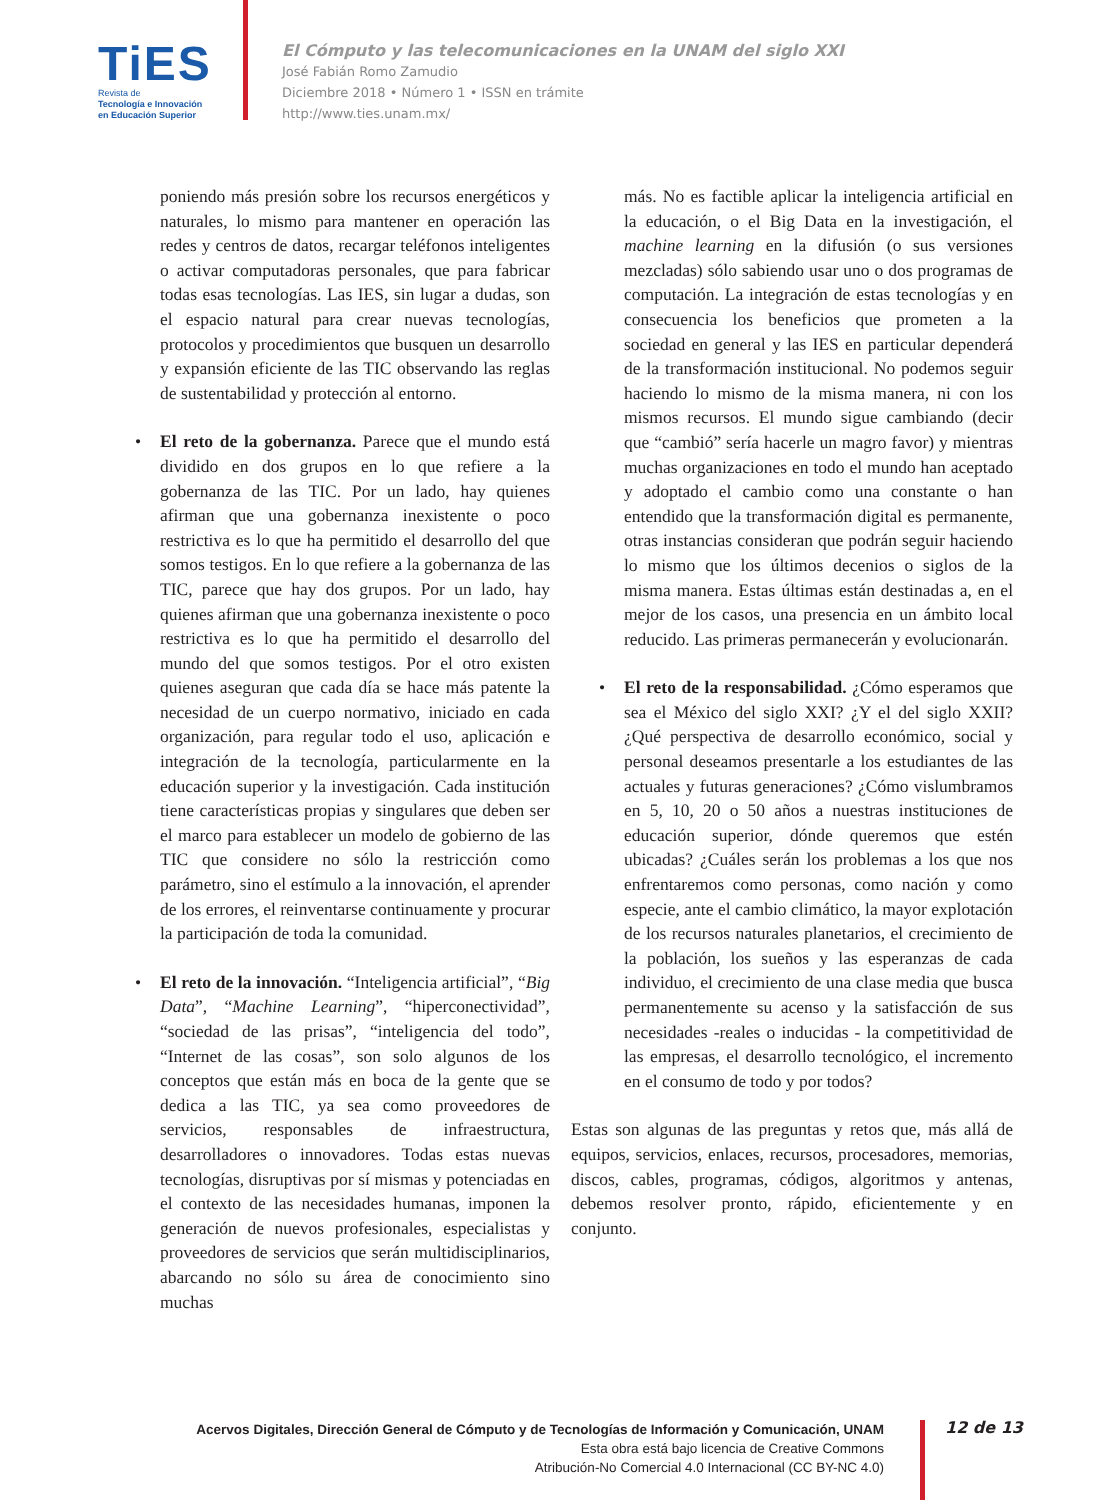TiES
Revista de
Tecnología e Innovación
en Educación Superior
El Cómputo y las telecomunicaciones en la UNAM del siglo XXI
José Fabián Romo Zamudio
Diciembre 2018 • Número 1 • ISSN en trámite
http://www.ties.unam.mx/
poniendo más presión sobre los recursos energéticos y naturales, lo mismo para mantener en operación las redes y centros de datos, recargar teléfonos inteligentes o activar computadoras personales, que para fabricar todas esas tecnologías. Las IES, sin lugar a dudas, son el espacio natural para crear nuevas tecnologías, protocolos y procedimientos que busquen un desarrollo y expansión eficiente de las TIC observando las reglas de sustentabilidad y protección al entorno.
• El reto de la gobernanza. Parece que el mundo está dividido en dos grupos en lo que refiere a la gobernanza de las TIC. Por un lado, hay quienes afirman que una gobernanza inexistente o poco restrictiva es lo que ha permitido el desarrollo del que somos testigos. En lo que refiere a la gobernanza de las TIC, parece que hay dos grupos. Por un lado, hay quienes afirman que una gobernanza inexistente o poco restrictiva es lo que ha permitido el desarrollo del mundo del que somos testigos. Por el otro existen quienes aseguran que cada día se hace más patente la necesidad de un cuerpo normativo, iniciado en cada organización, para regular todo el uso, aplicación e integración de la tecnología, particularmente en la educación superior y la investigación. Cada institución tiene características propias y singulares que deben ser el marco para establecer un modelo de gobierno de las TIC que considere no sólo la restricción como parámetro, sino el estímulo a la innovación, el aprender de los errores, el reinventarse continuamente y procurar la participación de toda la comunidad.
• El reto de la innovación. “Inteligencia artificial”, “Big Data”, “Machine Learning”, “hiperconectividad”, “sociedad de las prisas”, “inteligencia del todo”, “Internet de las cosas”, son solo algunos de los conceptos que están más en boca de la gente que se dedica a las TIC, ya sea como proveedores de servicios, responsables de infraestructura, desarrolladores o innovadores. Todas estas nuevas tecnologías, disruptivas por sí mismas y potenciadas en el contexto de las necesidades humanas, imponen la generación de nuevos profesionales, especialistas y proveedores de servicios que serán multidisciplinarios, abarcando no sólo su área de conocimiento sino muchas
más. No es factible aplicar la inteligencia artificial en la educación, o el Big Data en la investigación, el machine learning en la difusión (o sus versiones mezcladas) sólo sabiendo usar uno o dos programas de computación. La integración de estas tecnologías y en consecuencia los beneficios que prometen a la sociedad en general y las IES en particular dependerá de la transformación institucional. No podemos seguir haciendo lo mismo de la misma manera, ni con los mismos recursos. El mundo sigue cambiando (decir que “cambió” sería hacerle un magro favor) y mientras muchas organizaciones en todo el mundo han aceptado y adoptado el cambio como una constante o han entendido que la transformación digital es permanente, otras instancias consideran que podrán seguir haciendo lo mismo que los últimos decenios o siglos de la misma manera. Estas últimas están destinadas a, en el mejor de los casos, una presencia en un ámbito local reducido. Las primeras permanecerán y evolucionarán.
• El reto de la responsabilidad. ¿Cómo esperamos que sea el México del siglo XXI? ¿Y el del siglo XXII? ¿Qué perspectiva de desarrollo económico, social y personal deseamos presentarle a los estudiantes de las actuales y futuras generaciones? ¿Cómo vislumbramos en 5, 10, 20 o 50 años a nuestras instituciones de educación superior, dónde queremos que estén ubicadas? ¿Cuáles serán los problemas a los que nos enfrentaremos como personas, como nación y como especie, ante el cambio climático, la mayor explotación de los recursos naturales planetarios, el crecimiento de la población, los sueños y las esperanzas de cada individuo, el crecimiento de una clase media que busca permanentemente su acenso y la satisfacción de sus necesidades -reales o inducidas - la competitividad de las empresas, el desarrollo tecnológico, el incremento en el consumo de todo y por todos?
Estas son algunas de las preguntas y retos que, más allá de equipos, servicios, enlaces, recursos, procesadores, memorias, discos, cables, programas, códigos, algoritmos y antenas, debemos resolver pronto, rápido, eficientemente y en conjunto.
Acervos Digitales, Dirección General de Cómputo y de Tecnologías de Información y Comunicación, UNAM
Esta obra está bajo licencia de Creative Commons
Atribución-No Comercial 4.0 Internacional (CC BY-NC 4.0)
12 de 13